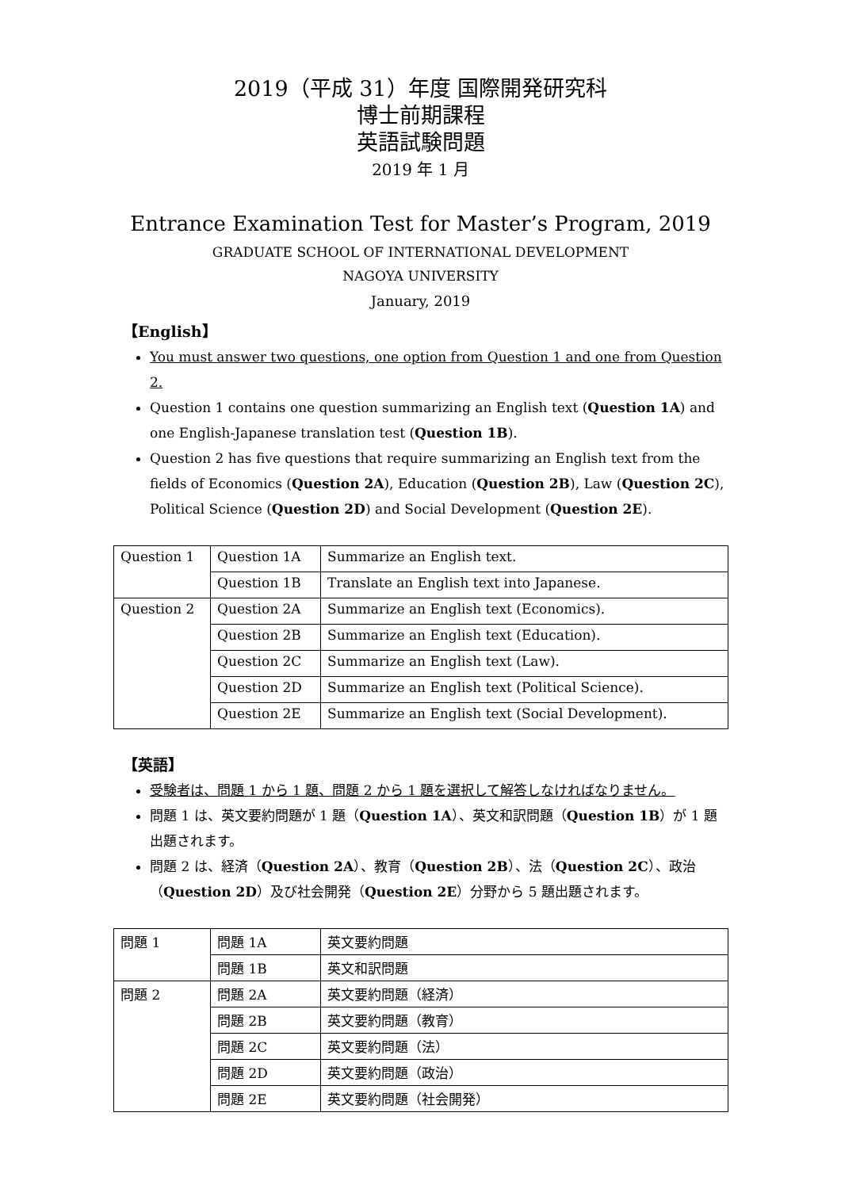2019（平成 31）年度 国際開発研究科
博士前期課程
英語試験問題
2019 年 1 月
Entrance Examination Test for Master’s Program, 2019
GRADUATE SCHOOL OF INTERNATIONAL DEVELOPMENT
NAGOYA UNIVERSITY
January, 2019
【English】
You must answer two questions, one option from Question 1 and one from Question 2.
Question 1 contains one question summarizing an English text (Question 1A) and one English-Japanese translation test (Question 1B).
Question 2 has five questions that require summarizing an English text from the fields of Economics (Question 2A), Education (Question 2B), Law (Question 2C), Political Science (Question 2D) and Social Development (Question 2E).
| Question 1 | Question 1A | Summarize an English text. |
| | Question 1B | Translate an English text into Japanese. |
| Question 2 | Question 2A | Summarize an English text (Economics). |
| | Question 2B | Summarize an English text (Education). |
| | Question 2C | Summarize an English text (Law). |
| | Question 2D | Summarize an English text (Political Science). |
| | Question 2E | Summarize an English text (Social Development). |
【英語】
受験者は、問題 1 から 1 題、問題 2 から 1 題を選択して解答しなければなりません。
問題 1 は、英文要約問題が 1 題（Question 1A）、英文和訳問題（Question 1B）が 1 題出題されます。
問題 2 は、経済（Question 2A）、教育（Question 2B）、法（Question 2C）、政治（Question 2D）及び社会開発（Question 2E）分野から 5 題出題されます。
| 問題 1 | 問題 1A | 英文要約問題 |
| | 問題 1B | 英文和訳問題 |
| 問題 2 | 問題 2A | 英文要約問題（経済） |
| | 問題 2B | 英文要約問題（教育） |
| | 問題 2C | 英文要約問題（法） |
| | 問題 2D | 英文要約問題（政治） |
| | 問題 2E | 英文要約問題（社会開発） |